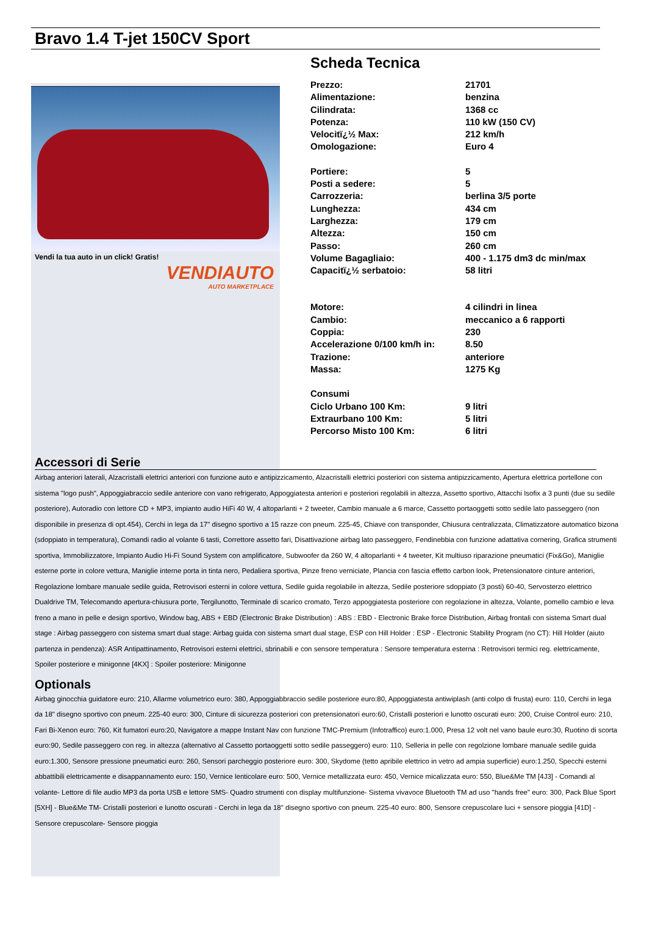Bravo 1.4 T-jet 150CV Sport
Vendi la tua auto in un click! Gratis!
VENDIAUTO
AUTO MARKETPLACE
Scheda Tecnica
| Prezzo: | 21701 |
| Alimentazione: | benzina |
| Cilindrata: | 1368 cc |
| Potenza: | 110 kW (150 CV) |
| Velocitï¿½ Max: | 212 km/h |
| Omologazione: | Euro 4 |
| Portiere: | 5 |
| Posti a sedere: | 5 |
| Carrozzeria: | berlina 3/5 porte |
| Lunghezza: | 434 cm |
| Larghezza: | 179 cm |
| Altezza: | 150 cm |
| Passo: | 260 cm |
| Volume Bagagliaio: | 400 - 1.175 dm3 dc min/max |
| Capacitï¿½ serbatoio: | 58 litri |
| Motore: | 4 cilindri in linea |
| Cambio: | meccanico a 6 rapporti |
| Coppia: | 230 |
| Accelerazione 0/100 km/h in: | 8.50 |
| Trazione: | anteriore |
| Massa: | 1275 Kg |
| Consumi | |
| Ciclo Urbano 100 Km: | 9 litri |
| Extraurbano 100 Km: | 5 litri |
| Percorso Misto 100 Km: | 6 litri |
Accessori di Serie
Airbag anteriori laterali, Alzacristalli elettrici anteriori con funzione auto e antipizzicamento, Alzacristalli elettrici posteriori con sistema antipizzicamento, Apertura elettrica portellone con sistema "logo push", Appoggiabraccio sedile anteriore con vano refrigerato, Appoggiatesta anteriori e posteriori regolabili in altezza, Assetto sportivo, Attacchi Isofix a 3 punti (due su sedile posteriore), Autoradio con lettore CD + MP3, impianto audio HiFi 40 W, 4 altoparlanti + 2 tweeter, Cambio manuale a 6 marce, Cassetto portaoggetti sotto sedile lato passeggero (non disponibile in presenza di opt.454), Cerchi in lega da 17" disegno sportivo a 15 razze con pneum. 225-45, Chiave con transponder, Chiusura centralizzata, Climatizzatore automatico bizona (sdoppiato in temperatura), Comandi radio al volante 6 tasti, Correttore assetto fari, Disattivazione airbag lato passeggero, Fendinebbia con funzione adattativa cornering, Grafica strumenti sportiva, Immobilizzatore, Impianto Audio Hi-Fi Sound System con amplificatore, Subwoofer da 260 W, 4 altoparlanti + 4 tweeter, Kit multiuso riparazione pneumatici (Fix&Go), Maniglie esterne porte in colore vettura, Maniglie interne porta in tinta nero, Pedaliera sportiva, Pinze freno verniciate, Plancia con fascia effetto carbon look, Pretensionatore cinture anteriori, Regolazione lombare manuale sedile guida, Retrovisori esterni in colore vettura, Sedile guida regolabile in altezza, Sedile posteriore sdoppiato (3 posti) 60-40, Servosterzo elettrico Dualdrive TM, Telecomando apertura-chiusura porte, Tergilunotto, Terminale di scarico cromato, Terzo appoggiatesta posteriore con regolazione in altezza, Volante, pomello cambio e leva freno a mano in pelle e design sportivo, Window bag, ABS + EBD (Electronic Brake Distribution) : ABS : EBD - Electronic Brake force Distribution, Airbag frontali con sistema Smart dual stage : Airbag passeggero con sistema smart dual stage: Airbag guida con sistema smart dual stage, ESP con Hill Holder : ESP - Electronic Stability Program (no CT): Hill Holder (aiuto partenza in pendenza): ASR Antipattinamento, Retrovisori esterni elettrici, sbrinabili e con sensore temperatura : Sensore temperatura esterna : Retrovisori termici reg. elettricamente, Spoiler posteriore e minigonne [4KX] : Spoiler posteriore: Minigonne
Optionals
Airbag ginocchia guidatore euro: 210, Allarme volumetrico euro: 380, Appoggiabbraccio sedile posteriore euro:80, Appoggiatesta antiwiplash (anti colpo di frusta) euro: 110, Cerchi in lega da 18" disegno sportivo con pneum. 225-40 euro: 300, Cinture di sicurezza posteriori con pretensionatori euro:60, Cristalli posteriori e lunotto oscurati euro: 200, Cruise Control euro: 210, Fari Bi-Xenon euro: 760, Kit fumatori euro:20, Navigatore a mappe Instant Nav con funzione TMC-Premium (Infotraffico) euro:1.000, Presa 12 volt nel vano baule euro:30, Ruotino di scorta euro:90, Sedile passeggero con reg. in altezza (alternativo al Cassetto portaoggetti sotto sedile passeggero) euro: 110, Selleria in pelle con regolzione lombare manuale sedile guida euro:1.300, Sensore pressione pneumatici euro: 260, Sensori parcheggio posteriore euro: 300, Skydome (tetto apribile elettrico in vetro ad ampia superficie) euro:1.250, Specchi esterni abbattibili elettricamente e disappannamento euro: 150, Vernice lenticolare euro: 500, Vernice metallizzata euro: 450, Vernice micalizzata euro: 550, Blue&Me TM [4J3] - Comandi al volante- Lettore di file audio MP3 da porta USB e lettore SMS- Quadro strumenti con display multifunzione- Sistema vivavoce Bluetooth TM ad uso "hands free" euro: 300, Pack Blue Sport [5XH] - Blue&Me TM- Cristalli posteriori e lunotto oscurati - Cerchi in lega da 18" disegno sportivo con pneum. 225-40 euro: 800, Sensore crepuscolare luci + sensore pioggia [41D] - Sensore crepuscolare- Sensore pioggia